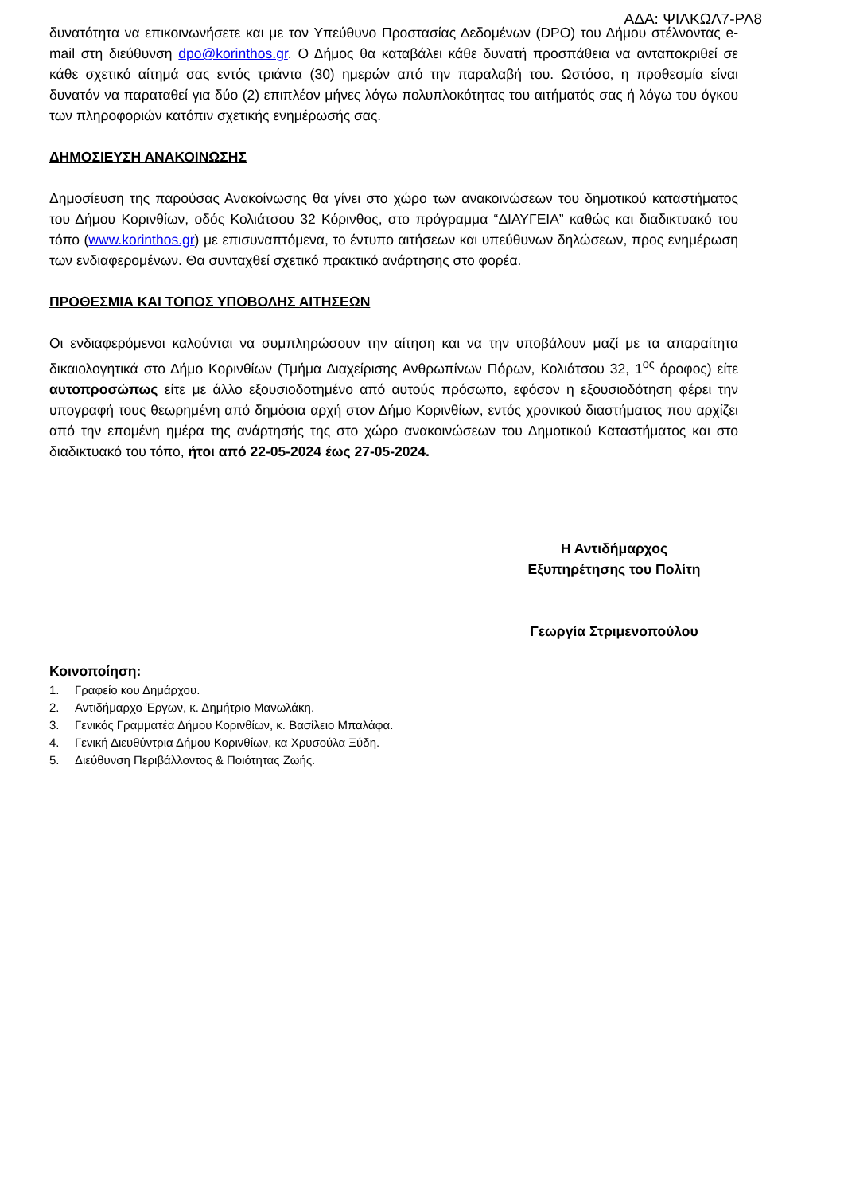ΑΔΑ: ΨΙΛΚΩΛ7-ΡΛ8
δυνατότητα να επικοινωνήσετε και με τον Υπεύθυνο Προστασίας Δεδομένων (DPO) του Δήμου στέλνοντας e-mail στη διεύθυνση dpo@korinthos.gr. Ο Δήμος θα καταβάλει κάθε δυνατή προσπάθεια να ανταποκριθεί σε κάθε σχετικό αίτημά σας εντός τριάντα (30) ημερών από την παραλαβή του. Ωστόσο, η προθεσμία είναι δυνατόν να παραταθεί για δύο (2) επιπλέον μήνες λόγω πολυπλοκότητας του αιτήματός σας ή λόγω του όγκου των πληροφοριών κατόπιν σχετικής ενημέρωσής σας.
ΔΗΜΟΣΙΕΥΣΗ ΑΝΑΚΟΙΝΩΣΗΣ
Δημοσίευση της παρούσας Ανακοίνωσης θα γίνει στο χώρο των ανακοινώσεων του δημοτικού καταστήματος του Δήμου Κορινθίων, οδός Κολιάτσου 32 Κόρινθος, στο πρόγραμμα “ΔΙΑΥΓΕΙΑ” καθώς και διαδικτυακό του τόπο (www.korinthos.gr) με επισυναπτόμενα, το έντυπο αιτήσεων και υπεύθυνων δηλώσεων, προς ενημέρωση των ενδιαφερομένων. Θα συνταχθεί σχετικό πρακτικό ανάρτησης στο φορέα.
ΠΡΟΘΕΣΜΙΑ ΚΑΙ ΤΟΠΟΣ ΥΠΟΒΟΛΗΣ ΑΙΤΗΣΕΩΝ
Οι ενδιαφερόμενοι καλούνται να συμπληρώσουν την αίτηση και να την υποβάλουν μαζί με τα απαραίτητα δικαιολογητικά στο Δήμο Κορινθίων (Τμήμα Διαχείρισης Ανθρωπίνων Πόρων, Κολιάτσου 32, 1<sup>ος</sup> όροφος) είτε αυτοπροσώπως είτε με άλλο εξουσιοδοτημένο από αυτούς πρόσωπο, εφόσον η εξουσιοδότηση φέρει την υπογραφή τους θεωρημένη από δημόσια αρχή στον Δήμο Κορινθίων, εντός χρονικού διαστήματος που αρχίζει από την επομένη ημέρα της ανάρτησής της στο χώρο ανακοινώσεων του Δημοτικού Καταστήματος και στο διαδικτυακό του τόπο, ήτοι από 22-05-2024 έως 27-05-2024.
Η Αντιδήμαρχος
Εξυπηρέτησης του Πολίτη
Γεωργία Στριμενοπούλου
Κοινοποίηση:
1. Γραφείο κου Δημάρχου.
2. Αντιδήμαρχο Έργων, κ. Δημήτριο Μανωλάκη.
3. Γενικός Γραμματέα Δήμου Κορινθίων, κ. Βασίλειο Μπαλάφα.
4. Γενική Διευθύντρια Δήμου Κορινθίων, κα Χρυσούλα Ξύδη.
5. Διεύθυνση Περιβάλλοντος & Ποιότητας Ζωής.